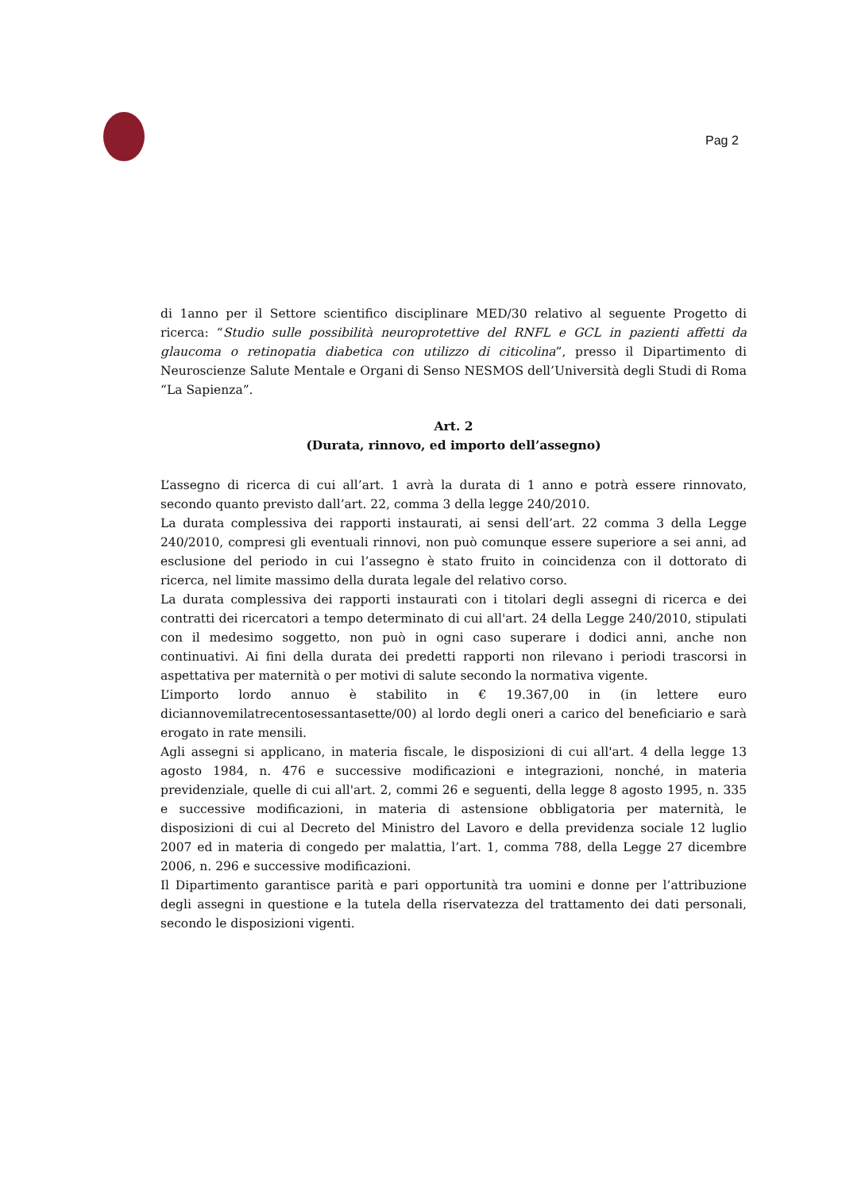Pag 2
di 1anno per il Settore scientifico disciplinare MED/30 relativo al seguente Progetto di ricerca: “Studio sulle possibilità neuroprotettive del RNFL e GCL in pazienti affetti da glaucoma o retinopatia diabetica con utilizzo di citicolina”, presso il Dipartimento di Neuroscienze Salute Mentale e Organi di Senso NESMOS dell’Università degli Studi di Roma “La Sapienza”.
Art. 2
(Durata, rinnovo, ed importo dell’assegno)
L’assegno di ricerca di cui all’art. 1 avrà la durata di 1 anno e potrà essere rinnovato, secondo quanto previsto dall’art. 22, comma 3 della legge 240/2010.
La durata complessiva dei rapporti instaurati, ai sensi dell’art. 22 comma 3 della Legge 240/2010, compresi gli eventuali rinnovi, non può comunque essere superiore a sei anni, ad esclusione del periodo in cui l’assegno è stato fruito in coincidenza con il dottorato di ricerca, nel limite massimo della durata legale del relativo corso.
La durata complessiva dei rapporti instaurati con i titolari degli assegni di ricerca e dei contratti dei ricercatori a tempo determinato di cui all'art. 24 della Legge 240/2010, stipulati con il medesimo soggetto, non può in ogni caso superare i dodici anni, anche non continuativi. Ai fini della durata dei predetti rapporti non rilevano i periodi trascorsi in aspettativa per maternità o per motivi di salute secondo la normativa vigente.
L’importo lordo annuo è stabilito in € 19.367,00 in (in lettere euro diciannovemilatrecentosessantasette/00) al lordo degli oneri a carico del beneficiario e sarà erogato in rate mensili.
Agli assegni si applicano, in materia fiscale, le disposizioni di cui all'art. 4 della legge 13 agosto 1984, n. 476 e successive modificazioni e integrazioni, nonché, in materia previdenziale, quelle di cui all'art. 2, commi 26 e seguenti, della legge 8 agosto 1995, n. 335 e successive modificazioni, in materia di astensione obbligatoria per maternità, le disposizioni di cui al Decreto del Ministro del Lavoro e della previdenza sociale 12 luglio 2007 ed in materia di congedo per malattia, l’art. 1, comma 788, della Legge 27 dicembre 2006, n. 296 e successive modificazioni.
Il Dipartimento garantisce parità e pari opportunità tra uomini e donne per l’attribuzione degli assegni in questione e la tutela della riservatezza del trattamento dei dati personali, secondo le disposizioni vigenti.